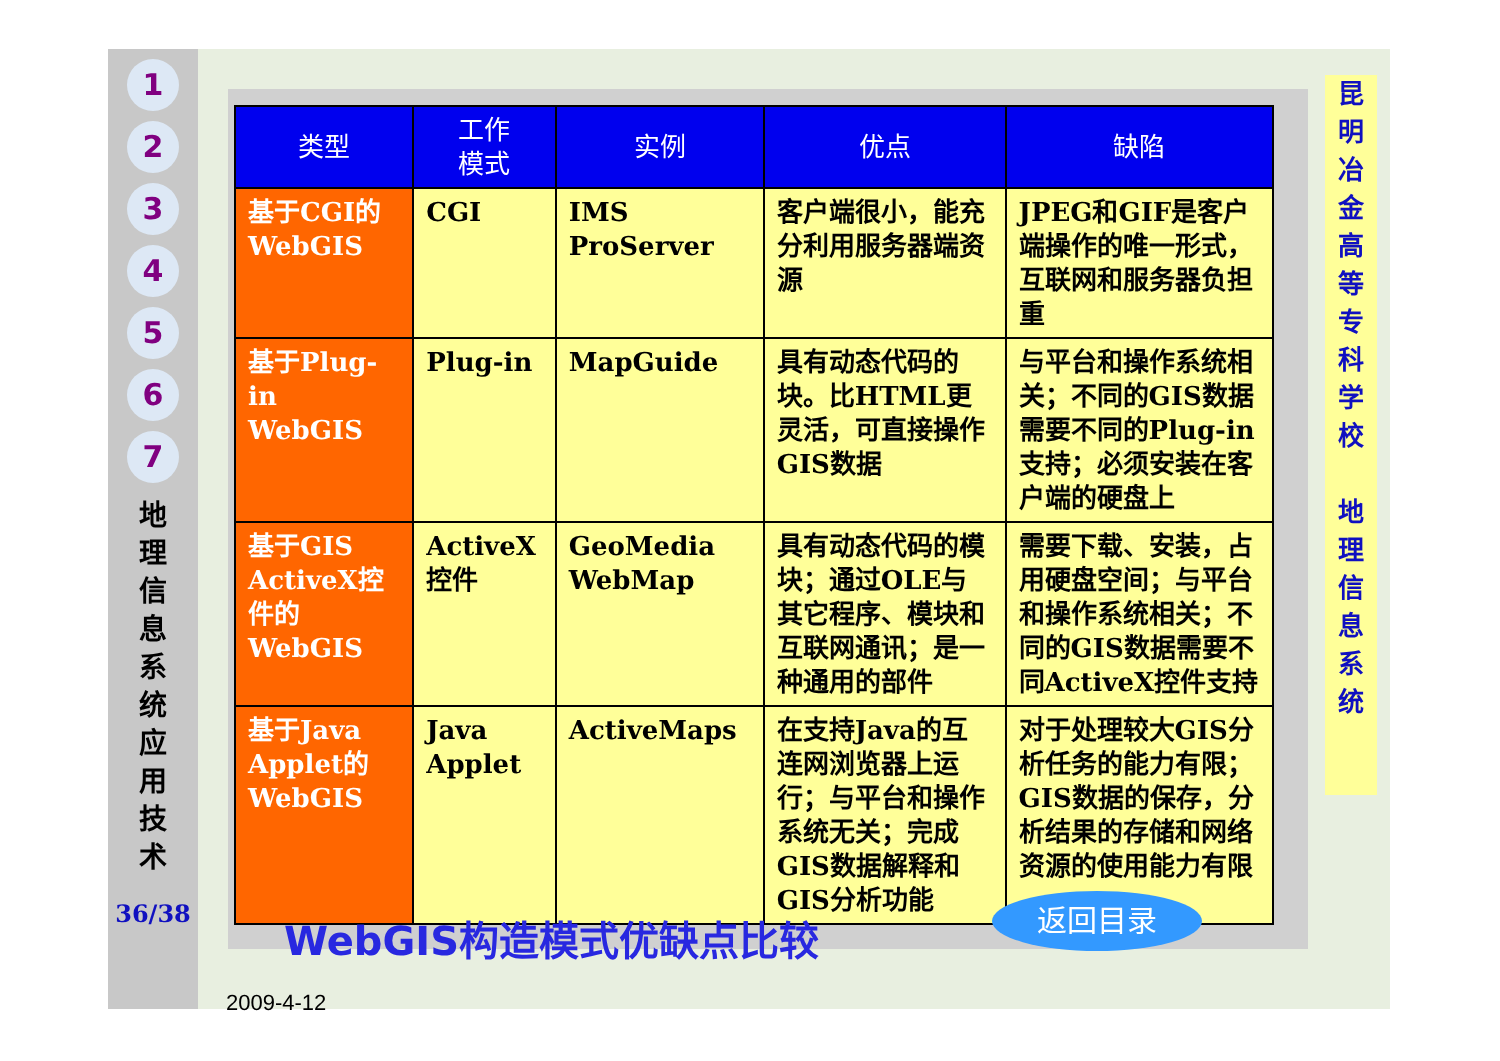1
2
3
4
5
6
7
地 理 信 息 系 统 应 用 技 术
36/38
| 类型 | 工作 模式 | 实例 | 优点 | 缺陷 |
| --- | --- | --- | --- | --- |
| 基于CGI的WebGIS | CGI | IMS ProServer | 客户端很小，能充分利用服务器端资源 | JPEG和GIF是客户端操作的唯一形式，互联网和服务器负担重 |
| 基于Plug-in WebGIS | Plug-in | MapGuide | 具有动态代码的块。比HTML更灵活，可直接操作GIS数据 | 与平台和操作系统相关；不同的GIS数据需要不同的Plug-in支持；必须安装在客户端的硬盘上 |
| 基于GIS ActiveX控件的WebGIS | ActiveX控件 | GeoMedia WebMap | 具有动态代码的模块；通过OLE与其它程序、模块和互联网通讯；是一种通用的部件 | 需要下载、安装，占用硬盘空间；与平台和操作系统相关；不同的GIS数据需要不同ActiveX控件支持 |
| 基于Java Applet的WebGIS | Java Applet | ActiveMaps | 在支持Java的互连网浏览器上运行；与平台和操作系统无关；完成GIS数据解释和GIS分析功能 | 对于处理较大GIS分析任务的能力有限；GIS数据的保存，分析结果的存储和网络资源的使用能力有限 |
WebGIS构造模式优缺点比较
返回目录
昆 明 冶 金 高 等 专 科 学 校
地 理 信 息 系 统
2009-4-12